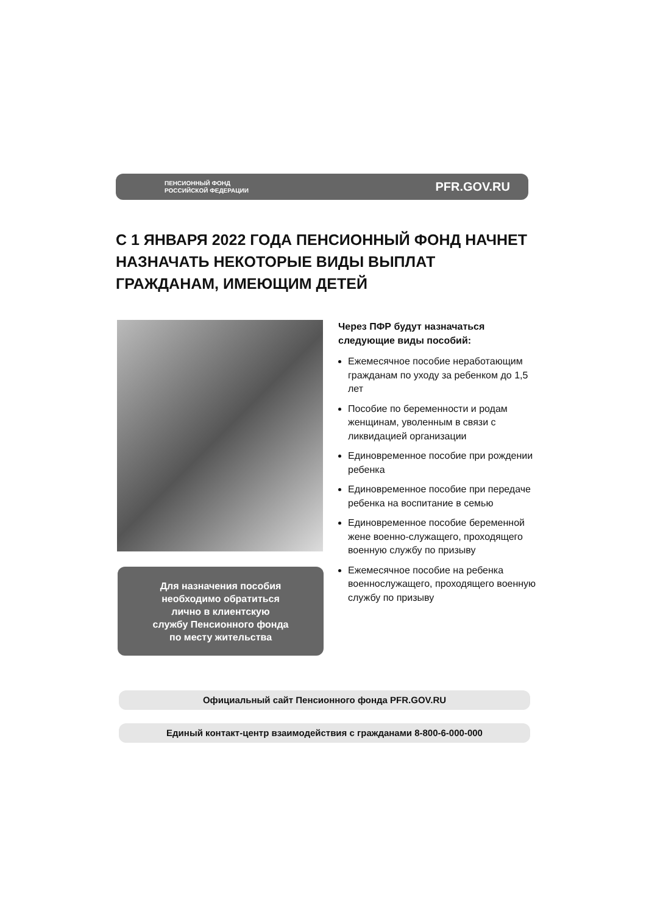ПЕНСИОННЫЙ ФОНД
РОССИЙСКОЙ ФЕДЕРАЦИИ
PFR.GOV.RU
С 1 ЯНВАРЯ 2022 ГОДА ПЕНСИОННЫЙ ФОНД НАЧНЕТ НАЗНАЧАТЬ НЕКОТОРЫЕ ВИДЫ ВЫПЛАТ ГРАЖДАНАМ, ИМЕЮЩИМ ДЕТЕЙ
Для назначения пособия
необходимо обратиться
лично в клиентскую
службу Пенсионного фонда
по месту жительства
Через ПФР будут назначаться
следующие виды пособий:
Ежемесячное пособие неработающим гражданам по уходу за ребенком до 1,5 лет
Пособие по беременности и родам женщинам, уволенным в связи с ликвидацией организации
Единовременное пособие при рождении ребенка
Единовременное пособие при передаче ребенка на воспитание в семью
Единовременное пособие беременной жене военно-служащего, проходящего военную службу по призыву
Ежемесячное пособие на ребенка военнослужащего, проходящего военную службу по призыву
Официальный сайт Пенсионного фонда PFR.GOV.RU
Единый контакт-центр взаимодействия с гражданами 8-800-6-000-000